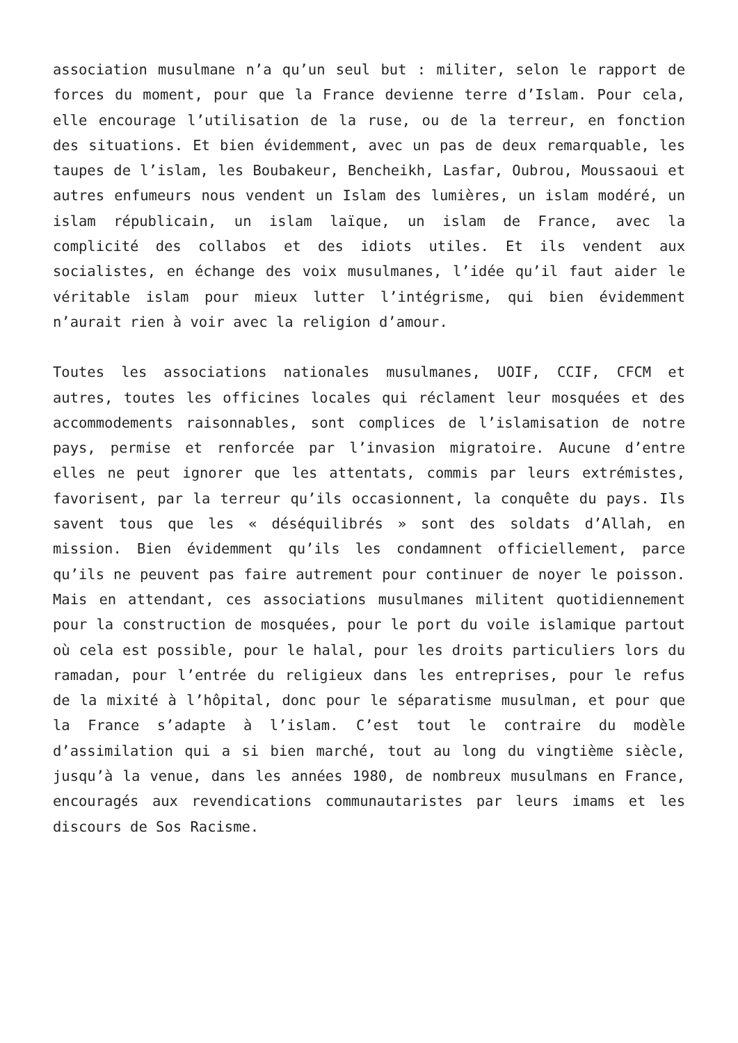association musulmane n’a qu’un seul but : militer, selon le rapport de forces du moment, pour que la France devienne terre d’Islam. Pour cela, elle encourage l’utilisation de la ruse, ou de la terreur, en fonction des situations. Et bien évidemment, avec un pas de deux remarquable, les taupes de l’islam, les Boubakeur, Bencheikh, Lasfar, Oubrou, Moussaoui et autres enfumeurs nous vendent un Islam des lumières, un islam modéré, un islam républicain, un islam laïque, un islam de France, avec la complicité des collabos et des idiots utiles. Et ils vendent aux socialistes, en échange des voix musulmanes, l’idée qu’il faut aider le véritable islam pour mieux lutter l’intégrisme, qui bien évidemment n’aurait rien à voir avec la religion d’amour.
Toutes les associations nationales musulmanes, UOIF, CCIF, CFCM et autres, toutes les officines locales qui réclament leur mosquées et des accommodements raisonnables, sont complices de l’islamisation de notre pays, permise et renforcée par l’invasion migratoire. Aucune d’entre elles ne peut ignorer que les attentats, commis par leurs extrémistes, favorisent, par la terreur qu’ils occasionnent, la conquête du pays. Ils savent tous que les « déséquilibrés » sont des soldats d’Allah, en mission. Bien évidemment qu’ils les condamnent officiellement, parce qu’ils ne peuvent pas faire autrement pour continuer de noyer le poisson. Mais en attendant, ces associations musulmanes militent quotidiennement pour la construction de mosquées, pour le port du voile islamique partout où cela est possible, pour le halal, pour les droits particuliers lors du ramadan, pour l’entrée du religieux dans les entreprises, pour le refus de la mixité à l’hôpital, donc pour le séparatisme musulman, et pour que la France s’adapte à l’islam. C’est tout le contraire du modèle d’assimilation qui a si bien marché, tout au long du vingtième siècle, jusqu’à la venue, dans les années 1980, de nombreux musulmans en France, encouragés aux revendications communautaristes par leurs imams et les discours de Sos Racisme.